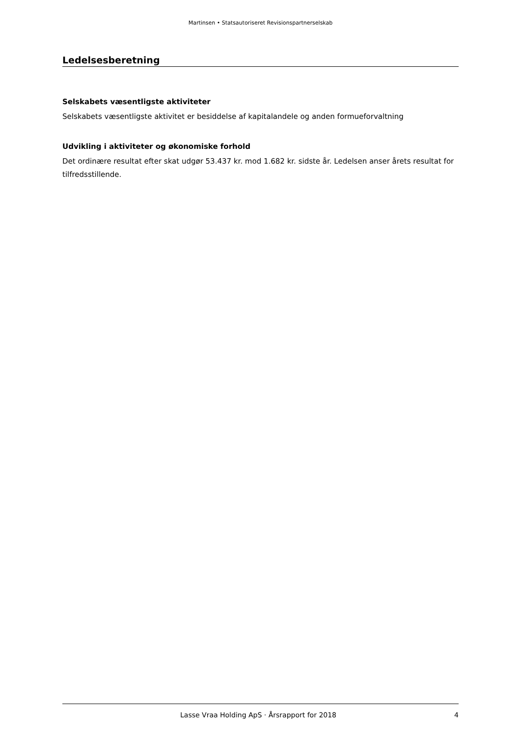Martinsen • Statsautoriseret Revisionspartnerselskab
Ledelsesberetning
Selskabets væsentligste aktiviteter
Selskabets væsentligste aktivitet er besiddelse af kapitalandele og anden formueforvaltning
Udvikling i aktiviteter og økonomiske forhold
Det ordinære resultat efter skat udgør 53.437 kr. mod 1.682 kr. sidste år. Ledelsen anser årets resultat for tilfredsstillende.
Lasse Vraa Holding ApS · Årsrapport for 2018 4